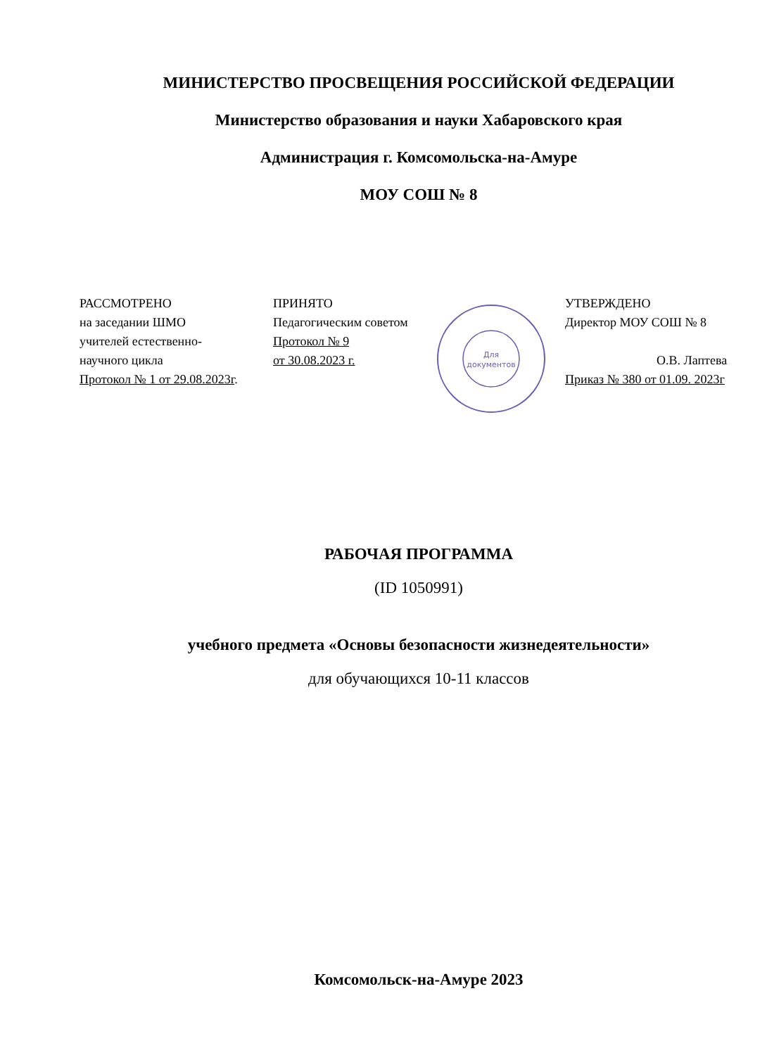МИНИСТЕРСТВО ПРОСВЕЩЕНИЯ РОССИЙСКОЙ ФЕДЕРАЦИИ
Министерство образования и науки Хабаровского края
Администрация г. Комсомольска-на-Амуре
МОУ СОШ № 8
РАССМОТРЕНО
на заседании ШМО
учителей естественно-
научного цикла
Протокол № 1 от 29.08.2023г.
ПРИНЯТО
Педагогическим советом
Протокол № 9
от 30.08.2023 г.
Для
документов
УТВЕРЖДЕНО
Директор МОУ СОШ № 8
О.В. Лаптева
Приказ № 380 от 01.09. 2023г
РАБОЧАЯ ПРОГРАММА
(ID 1050991)
учебного предмета «Основы безопасности жизнедеятельности»
для обучающихся 10-11 классов
Комсомольск-на-Амуре 2023